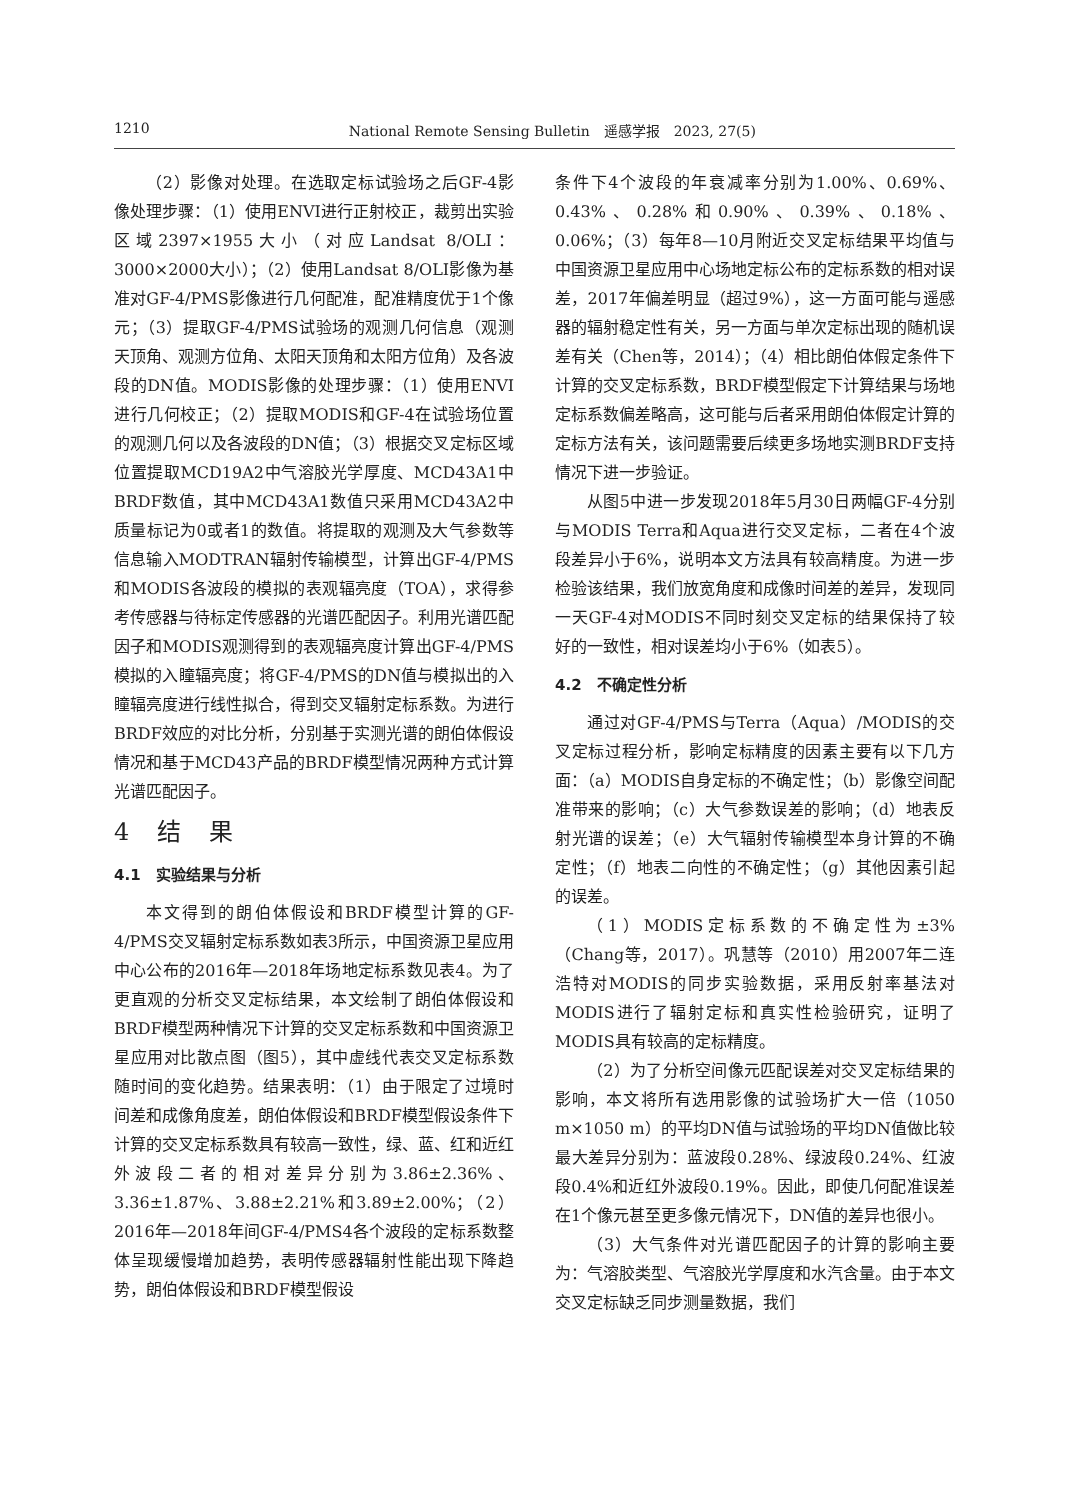1210 National Remote Sensing Bulletin　遥感学报　2023, 27(5)
（2）影像对处理。在选取定标试验场之后GF-4影像处理步骤：（1）使用ENVI进行正射校正，裁剪出实验区域2397×1955大小（对应Landsat 8/OLI：3000×2000大小）；（2）使用Landsat 8/OLI影像为基准对GF-4/PMS影像进行几何配准，配准精度优于1个像元；（3）提取GF-4/PMS试验场的观测几何信息（观测天顶角、观测方位角、太阳天顶角和太阳方位角）及各波段的DN值。MODIS影像的处理步骤：（1）使用ENVI进行几何校正；（2）提取MODIS和GF-4在试验场位置的观测几何以及各波段的DN值；（3）根据交叉定标区域位置提取MCD19A2中气溶胶光学厚度、MCD43A1中BRDF数值，其中MCD43A1数值只采用MCD43A2中质量标记为0或者1的数值。将提取的观测及大气参数等信息输入MODTRAN辐射传输模型，计算出GF-4/PMS和MODIS各波段的模拟的表观辐亮度（TOA），求得参考传感器与待标定传感器的光谱匹配因子。利用光谱匹配因子和MODIS观测得到的表观辐亮度计算出GF-4/PMS模拟的入瞳辐亮度；将GF-4/PMS的DN值与模拟出的入瞳辐亮度进行线性拟合，得到交叉辐射定标系数。为进行BRDF效应的对比分析，分别基于实测光谱的朗伯体假设情况和基于MCD43产品的BRDF模型情况两种方式计算光谱匹配因子。
4 结 果
4.1　实验结果与分析
本文得到的朗伯体假设和BRDF模型计算的GF-4/PMS交叉辐射定标系数如表3所示，中国资源卫星应用中心公布的2016年—2018年场地定标系数见表4。为了更直观的分析交叉定标结果，本文绘制了朗伯体假设和BRDF模型两种情况下计算的交叉定标系数和中国资源卫星应用对比散点图（图5），其中虚线代表交叉定标系数随时间的变化趋势。结果表明：（1）由于限定了过境时间差和成像角度差，朗伯体假设和BRDF模型假设条件下计算的交叉定标系数具有较高一致性，绿、蓝、红和近红外波段二者的相对差异分别为3.86±2.36%、3.36±1.87%、3.88±2.21%和3.89±2.00%；（2）2016年—2018年间GF-4/PMS4各个波段的定标系数整体呈现缓慢增加趋势，表明传感器辐射性能出现下降趋势，朗伯体假设和BRDF模型假设
条件下4个波段的年衰减率分别为1.00%、0.69%、0.43%、0.28%和0.90%、0.39%、0.18%、0.06%；（3）每年8—10月附近交叉定标结果平均值与中国资源卫星应用中心场地定标公布的定标系数的相对误差，2017年偏差明显（超过9%），这一方面可能与遥感器的辐射稳定性有关，另一方面与单次定标出现的随机误差有关（Chen等，2014）；（4）相比朗伯体假定条件下计算的交叉定标系数，BRDF模型假定下计算结果与场地定标系数偏差略高，这可能与后者采用朗伯体假定计算的定标方法有关，该问题需要后续更多场地实测BRDF支持情况下进一步验证。
从图5中进一步发现2018年5月30日两幅GF-4分别与MODIS Terra和Aqua进行交叉定标，二者在4个波段差异小于6%，说明本文方法具有较高精度。为进一步检验该结果，我们放宽角度和成像时间差的差异，发现同一天GF-4对MODIS不同时刻交叉定标的结果保持了较好的一致性，相对误差均小于6%（如表5）。
4.2　不确定性分析
通过对GF-4/PMS与Terra（Aqua）/MODIS的交叉定标过程分析，影响定标精度的因素主要有以下几方面：（a）MODIS自身定标的不确定性；（b）影像空间配准带来的影响；（c）大气参数误差的影响；（d）地表反射光谱的误差；（e）大气辐射传输模型本身计算的不确定性；（f）地表二向性的不确定性；（g）其他因素引起的误差。
（1）MODIS定标系数的不确定性为±3%（Chang等，2017）。巩慧等（2010）用2007年二连浩特对MODIS的同步实验数据，采用反射率基法对MODIS进行了辐射定标和真实性检验研究，证明了MODIS具有较高的定标精度。
（2）为了分析空间像元匹配误差对交叉定标结果的影响，本文将所有选用影像的试验场扩大一倍（1050 m×1050 m）的平均DN值与试验场的平均DN值做比较最大差异分别为：蓝波段0.28%、绿波段0.24%、红波段0.4%和近红外波段0.19%。因此，即使几何配准误差在1个像元甚至更多像元情况下，DN值的差异也很小。
（3）大气条件对光谱匹配因子的计算的影响主要为：气溶胶类型、气溶胶光学厚度和水汽含量。由于本文交叉定标缺乏同步测量数据，我们